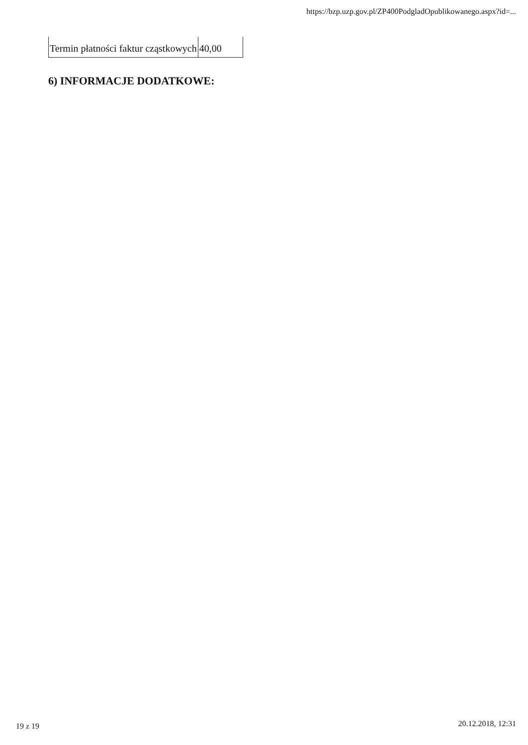https://bzp.uzp.gov.pl/ZP400PodgladOpublikowanego.aspx?id=...
| Termin płatności faktur cząstkowych | 40,00 |
6) INFORMACJE DODATKOWE:
19 z 19 20.12.2018, 12:31